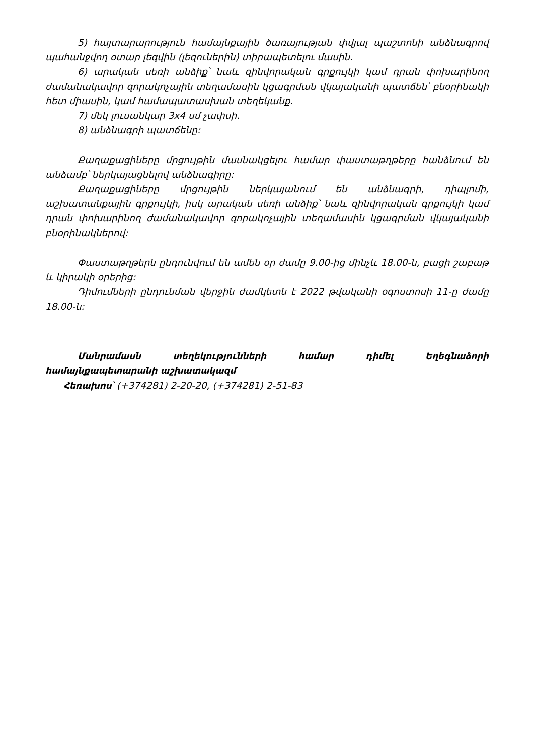5) հայտարարություն համայնքային ծառայության փվյալ պաշտոնի անձնագրով պահանջվող օտար լեզվին (լեզուներին) տիրապետելու մասին.
6) արական սեռի անձիք՝ նաև զինվորական գրքույկի կամ դրան փոխարինող ժամանակավոր զորակոչային տեղամասին կցագրման վկայականի պատճեն՝ բնօրինակի հետ միասին, կամ համապատասխան տեղեկանք.
7) մեկ լուսանկար 3x4 սմ չափսի.
8) անձնագրի պատճենը:
Քաղաքացիները մրցույթին մասնակցելու համար փաստաթղթերը հանձնում են անձամբ՝ ներկայացնելով անձնագիրը:
Քաղաքացիները մրցույթին ներկայանում են անձնագրի, դիպլոմի, աշխատանքային գրքույկի, իսկ արական սեռի անձիք՝ նաև զինվորական գրքույկի կամ դրան փոխարինող ժամանակավոր զորակոչային տեղամասին կցագրման վկայականի բնօրինակներով:
Փաստաթղթերն ընդունվում են ամեն օր ժամը 9.00-ից մինչև 18.00-ն, բացի շաբաթ և կիրակի օրերից:
Դիմումների ընդունման վերջին ժամկետն է 2022 թվականի օգոստոսի 11-ը ժամը 18.00-ն:
Մանրամասն տեղեկությունների համար դիմել Եղեգնաձորի համայնքապետարանի աշխատակազմ
Հեռախոս՝ (+374281) 2-20-20, (+374281) 2-51-83